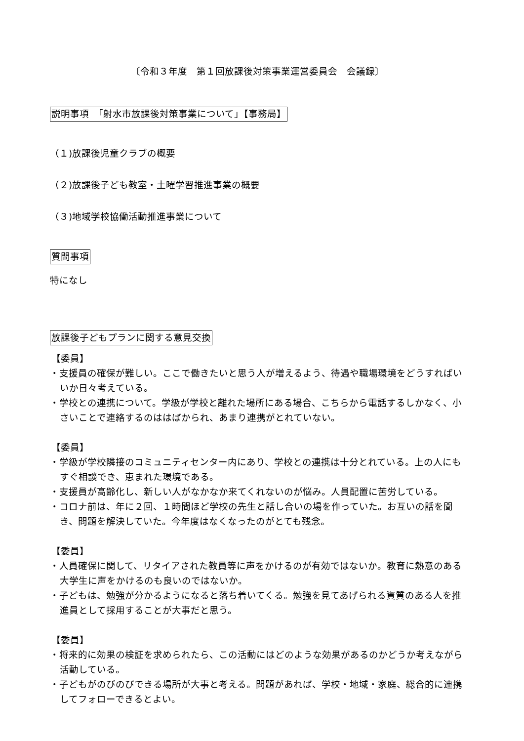〔令和３年度　第１回放課後対策事業運営委員会　会議録〕
説明事項　「射水市放課後対策事業について」【事務局】
（１)放課後児童クラブの概要
（２)放課後子ども教室・土曜学習推進事業の概要
（３)地域学校協働活動推進事業について
質問事項
特になし
放課後子どもプランに関する意見交換
【委員】
・支援員の確保が難しい。ここで働きたいと思う人が増えるよう、待遇や職場環境をどうすればいいか日々考えている。
・学校との連携について。学級が学校と離れた場所にある場合、こちらから電話するしかなく、小さいことで連絡するのははばかられ、あまり連携がとれていない。
【委員】
・学級が学校隣接のコミュニティセンター内にあり、学校との連携は十分とれている。上の人にもすぐ相談でき、恵まれた環境である。
・支援員が高齢化し、新しい人がなかなか来てくれないのが悩み。人員配置に苦労している。
・コロナ前は、年に２回、１時間ほど学校の先生と話し合いの場を作っていた。お互いの話を聞き、問題を解決していた。今年度はなくなったのがとても残念。
【委員】
・人員確保に関して、リタイアされた教員等に声をかけるのが有効ではないか。教育に熱意のある大学生に声をかけるのも良いのではないか。
・子どもは、勉強が分かるようになると落ち着いてくる。勉強を見てあげられる資質のある人を推進員として採用することが大事だと思う。
【委員】
・将来的に効果の検証を求められたら、この活動にはどのような効果があるのかどうか考えながら活動している。
・子どもがのびのびできる場所が大事と考える。問題があれば、学校・地域・家庭、総合的に連携してフォローできるとよい。